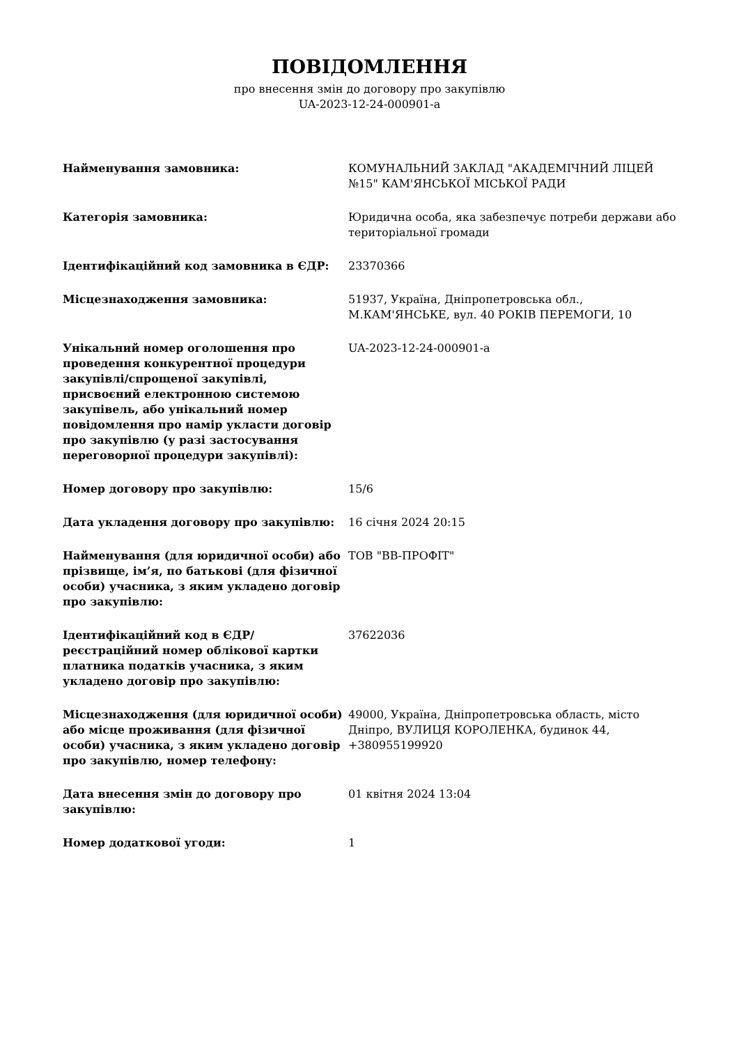ПОВІДОМЛЕННЯ
про внесення змін до договору про закупівлю
UA-2023-12-24-000901-a
| Найменування замовника: | КОМУНАЛЬНИЙ ЗАКЛАД "АКАДЕМІЧНИЙ ЛІЦЕЙ №15" КАМ'ЯНСЬКОЇ МІСЬКОЇ РАДИ |
| Категорія замовника: | Юридична особа, яка забезпечує потреби держави або територіальної громади |
| Ідентифікаційний код замовника в ЄДР: | 23370366 |
| Місцезнаходження замовника: | 51937, Україна, Дніпропетровська обл., М.КАМ'ЯНСЬКЕ, вул. 40 РОКІВ ПЕРЕМОГИ, 10 |
| Унікальний номер оголошення про проведення конкурентної процедури закупівлі/спрощеної закупівлі, присвоєний електронною системою закупівель, або унікальний номер повідомлення про намір укласти договір про закупівлю (у разі застосування переговорної процедури закупівлі): | UA-2023-12-24-000901-a |
| Номер договору про закупівлю: | 15/6 |
| Дата укладення договору про закупівлю: | 16 січня 2024 20:15 |
| Найменування (для юридичної особи) або прізвище, ім’я, по батькові (для фізичної особи) учасника, з яким укладено договір про закупівлю: | ТОВ "ВВ-ПРОФІТ" |
| Ідентифікаційний код в ЄДР/реєстраційний номер облікової картки платника податків учасника, з яким укладено договір про закупівлю: | 37622036 |
| Місцезнаходження (для юридичної особи) або місце проживання (для фізичної особи) учасника, з яким укладено договір про закупівлю, номер телефону: | 49000, Україна, Дніпропетровська область, місто Дніпро, ВУЛИЦЯ КОРОЛЕНКА, будинок 44, +380955199920 |
| Дата внесення змін до договору про закупівлю: | 01 квітня 2024 13:04 |
| Номер додаткової угоди: | 1 |